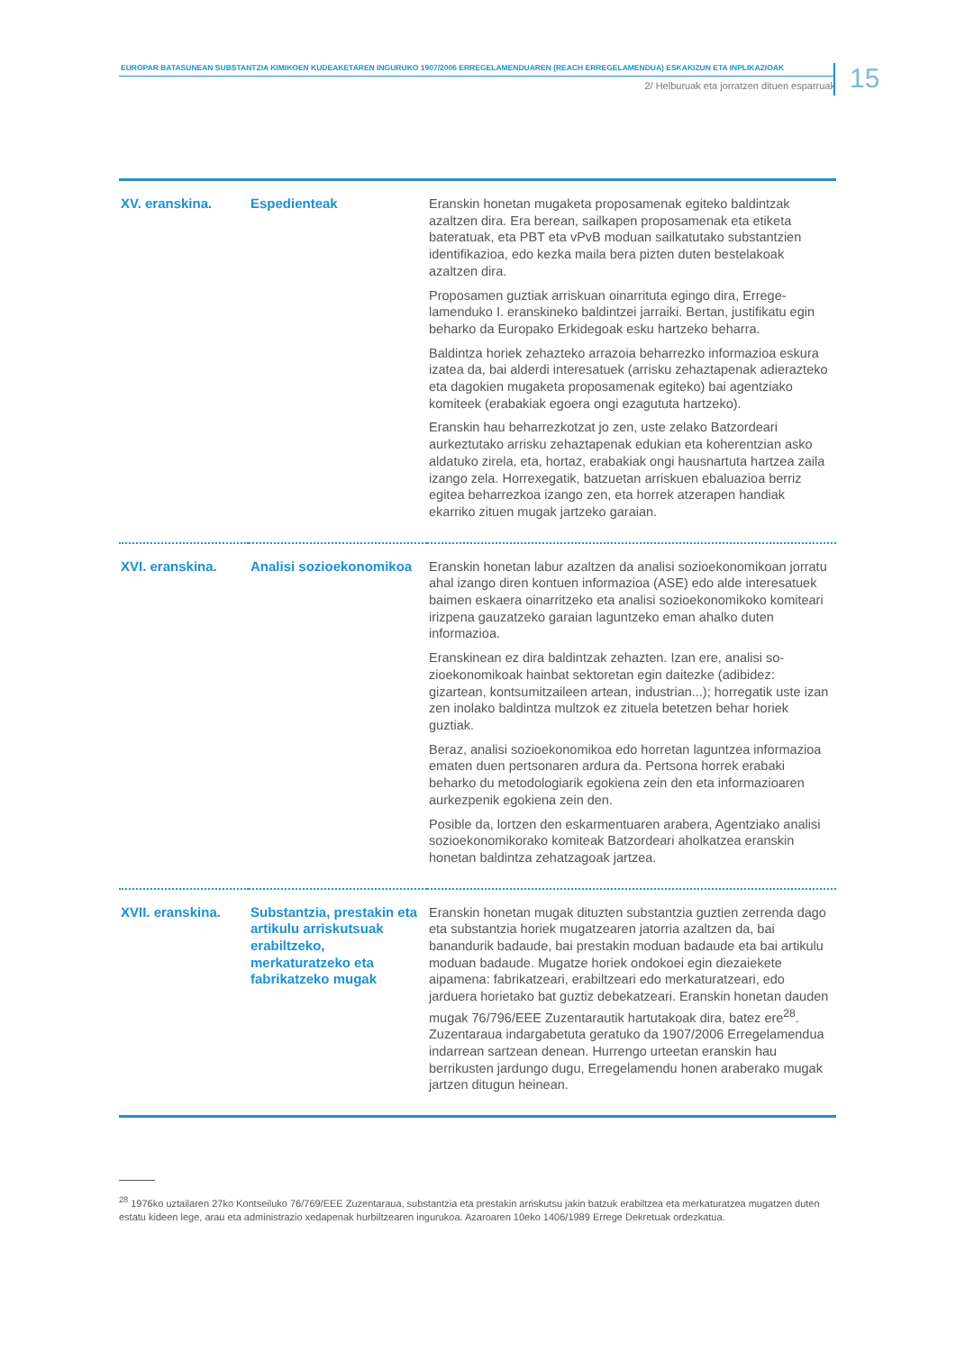EUROPAR BATASUNEAN SUBSTANTZIA KIMIKOEN KUDEAKETAREN INGURUKO 1907/2006 ERREGELAMENDUAREN (REACH ERREGELAMENDUA) ESKAKIZUN ETA INPLIKAZIOAK
2/ Helburuak eta jorratzen dituen esparruak
15
| XV. eranskina. | Espedienteak | Eranskin honetan mugaketa proposamenak egiteko baldintzak azaltzen dira. Era berean, sailkapen proposamenak eta etiketa bateratuak, eta PBT eta vPvB moduan sailkatutako substan­tzien identifikazioa, edo kezka maila bera pizten duten beste­lakoak azaltzen dira. Proposamen guztiak arriskuan oinarrituta egingo dira, Errege­lamenduko I. eranskineko baldintzei jarraiki. Bertan, justifikatu egin beharko da Europako Erkidegoak esku hartzeko beharra. Baldintza horiek zehazteko arrazoia beharrezko informazioa eskura izatea da, bai alderdi interesatuek (arrisku zehazta­penak adierazteko eta dagokien mugaketa proposamenak egiteko) bai agentziako komiteek (erabakiak egoera ongi ezagututa hartzeko). Eranskin hau beharrezkotzat jo zen, uste zelako Batzordeari aurkeztutako arrisku zehaztapenak edukian eta koherentzian asko aldatuko zirela, eta, hortaz, erabakiak ongi hausnartuta hartzea zaila izango zela. Horrexegatik, batzuetan arriskuen ebaluazioa berriz egitea beharrezkoa izango zen, eta horrek atzerapen handiak ekarriko zituen mugak jartzeko garaian. |
| XVI. eranskina. | Analisi sozioekonomikoa | Eranskin honetan labur azaltzen da analisi sozioekonomikoan jorratu ahal izango diren kontuen informazioa (ASE) edo alde interesatuek baimen eskaera oinarritzeko eta analisi sozioeko­nomikoko komiteari irizpena gauzatzeko garaian laguntzeko eman ahalko duten informazioa. Eranskinean ez dira baldintzak zehazten. Izan ere, analisi so­zioekonomikoak hainbat sektoretan egin daitezke (adibidez: gizartean, kontsumitzaileen artean, industrian...); horregatik uste izan zen inolako baldintza multzok ez zituela betetzen behar horiek guztiak. Beraz, analisi sozioekonomikoa edo horretan laguntzea infor­mazioa ematen duen pertsonaren ardura da. Pertsona horrek erabaki beharko du metodologiarik egokiena zein den eta in­formazioaren aurkezpenik egokiena zein den. Posible da, lortzen den eskarmentuaren arabera, Agentziako analisi sozioekonomikorako komiteak Batzordeari aholkatzea eranskin honetan baldintza zehatzagoak jartzea. |
| XVII. eranskina. | Substantzia, prestakin eta artikulu arrisku­tsuak erabiltzeko, merkaturatzeko eta fabrikatzeko mugak | Eranskin honetan mugak dituzten substantzia guztien zerren­da dago eta substantzia horiek mugatzearen jatorria azaltzen da, bai banandurik badaude, bai prestakin moduan badaude eta bai artikulu moduan badaude. Mugatze horiek ondokoei egin diezaiekete aipamena: fabrikatzeari, erabiltzeari edo mer­katuratzeari, edo jarduera horietako bat guztiz debekatzeari. Eranskin honetan dauden mugak 76/796/EEE Zuzentarautik hartutakoak dira, batez ere<sup>28</sup>. Zuzentaraua indargabetuta geratuko da 1907/2006 Erregelamendua indarrean sartzean denean. Hurrengo urteetan eranskin hau berrikusten jardungo dugu, Erregelamendu honen araberako mugak jartzen ditugun heinean. |
<sup>28</sup> 1976ko uztailaren 27ko Kontseiluko 76/769/EEE Zuzentaraua, substantzia eta prestakin arriskutsu jakin batzuk erabiltzea eta merka­turatzea mugatzen duten estatu kideen lege, arau eta administrazio xedapenak hurbiltzearen ingurukoa. Azaroaren 10eko 1406/1989 Errege Dekretuak ordezkatua.